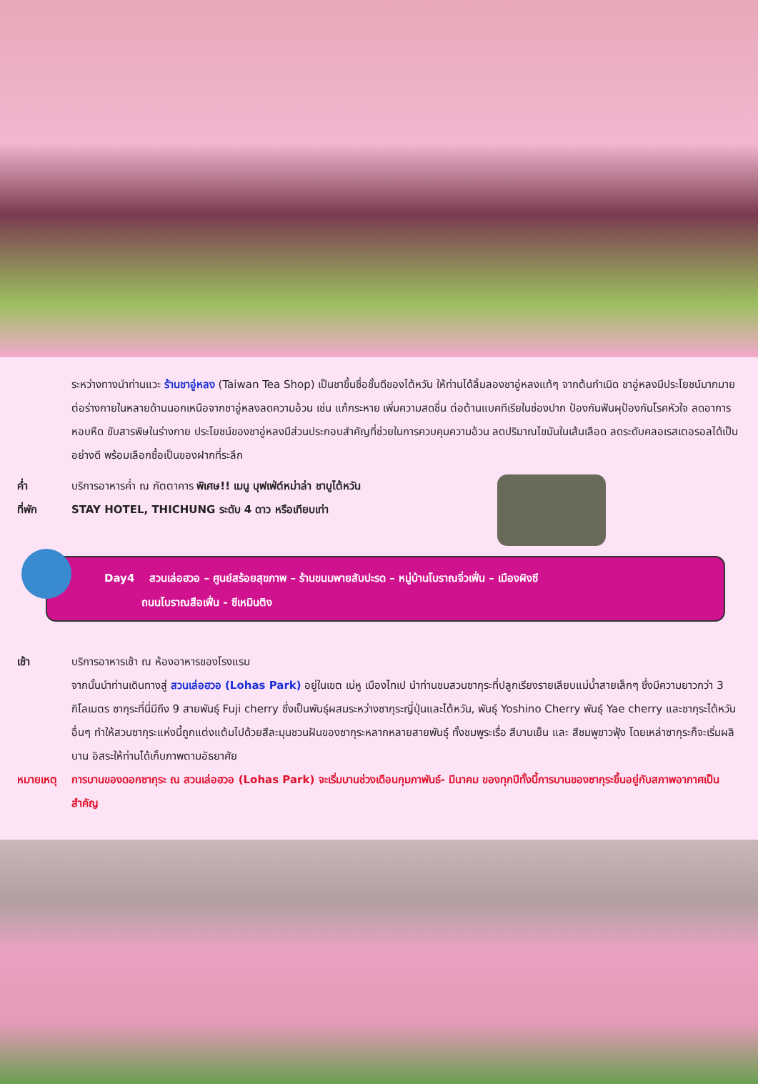ระหว่างทางนำท่านแวะ ร้านชาอู่หลง (Taiwan Tea Shop) เป็นชาขึ้นชื่อชั้นดีของไต้หวัน ให้ท่านได้ลิ้มลองชาอู่หลงแท้ๆ จากต้นกำเนิด ชาอู่หลงมีประโยชน์มากมายต่อร่างกายในหลายด้านนอกเหนือจากชาอู่หลงลดความอ้วน เช่น แก้กระหาย เพิ่มความสดชื่น ต่อต้านแบคทีเรียในช่องปาก ป้องกันฟันผุป้องกันโรคหัวใจ ลดอาการหอบหืด ขับสารพิษในร่างกาย ประโยชน์ของชาอู่หลงมีส่วนประกอบสำคัญที่ช่วยในการควบคุมความอ้วน ลดปริมาณไขมันในเส้นเลือด ลดระดับคลอเรสเตอรอลได้เป็นอย่างดี พร้อมเลือกซื้อเป็นของฝากที่ระลึก
ค่ำ บริการอาหารค่ำ ณ ภัตตาคาร พิเศษ!! เมนู บุฟเฟ่ต์หม่าล่า ชาบูไต้หวัน
ที่พัก STAY HOTEL, THICHUNG ระดับ 4 ดาว หรือเทียบเท่า
Day4 สวนเล่อฮวอ – ศูนย์สร้อยสุขภาพ – ร้านขนมพายสับปะรด – หมู่บ้านโบราณจิ่วเฟิ่น – เมืองผิงซี
ถนนโบราณสือเฟิ่น - ซีเหมินติง
เช้า บริการอาหารเช้า ณ ห้องอาหารของโรงแรม
จากนั้นนำท่านเดินทางสู่ สวนเล่อฮวอ (Lohas Park) อยู่ในเขต เน่หู เมืองไทเป นำท่านชมสวนซากุระที่ปลูกเรียงรายเลียบแม่น้ำสายเล็กๆ ซึ่งมีความยาวกว่า 3 กิโลเมตร ซากุระที่นี่มีถึง 9 สายพันธุ์ Fuji cherry ซึ่งเป็นพันธุ์ผสมระหว่างซากุระญี่ปุ่นและไต้หวัน, พันธุ์ Yoshino Cherry พันธุ์ Yae cherry และซากุระไต้หวันอื่นๆ ทำให้สวนซากุระแห่งนี้ถูกแต่งแต้มไปด้วยสีละมุนชวนฝันของซากุระหลากหลายสายพันธุ์ ทั้งชมพูระเรื่อ สีบานเย็น และ สีชมพูขาวฟุ้ง โดยเหล่าซากุระก็จะเริ่มผลิบาน อิสระให้ท่านได้เก็บภาพตามอัธยาศัย
หมายเหตุ การบานของดอกซากุระ ณ สวนเล่อฮวอ (Lohas Park) จะเริ่มบานช่วงเดือนกุมภาพันธ์- มีนาคม ของทุกปีทั้งนี้การบานของซากุระขึ้นอยู่กับสภาพอากาศเป็นสำคัญ